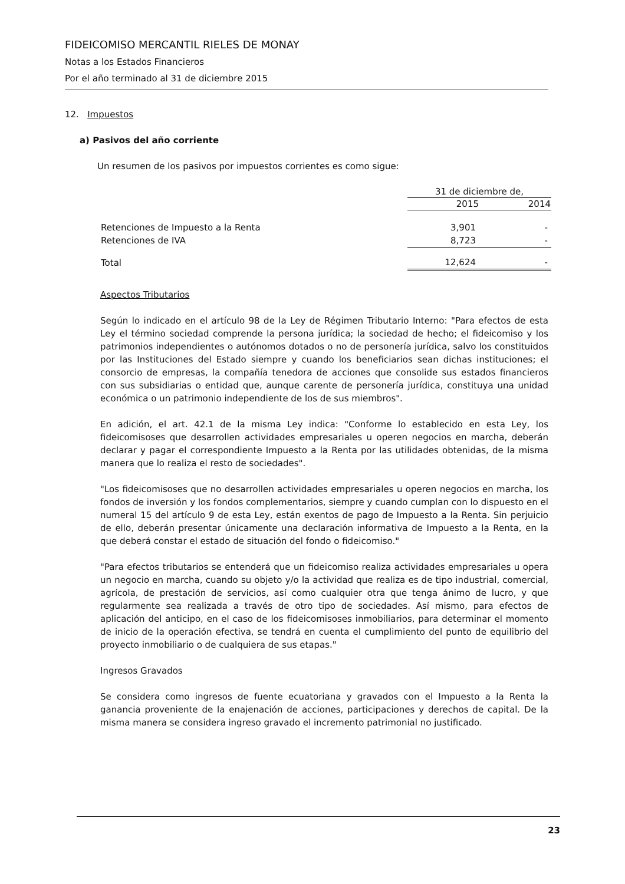FIDEICOMISO MERCANTIL RIELES DE MONAY
Notas a los Estados Financieros
Por el año terminado al 31 de diciembre 2015
12. Impuestos
a) Pasivos del año corriente
Un resumen de los pasivos por impuestos corrientes es como sigue:
| | 31 de diciembre de, | |
| | 2015 | 2014 |
| Retenciones de Impuesto a la Renta | 3,901 | - |
| Retenciones de IVA | 8,723 | - |
| Total | 12,624 | - |
Aspectos Tributarios
Según lo indicado en el artículo 98 de la Ley de Régimen Tributario Interno: "Para efectos de esta Ley el término sociedad comprende la persona jurídica; la sociedad de hecho; el fideicomiso y los patrimonios independientes o autónomos dotados o no de personería jurídica, salvo los constituidos por las Instituciones del Estado siempre y cuando los beneficiarios sean dichas instituciones; el consorcio de empresas, la compañía tenedora de acciones que consolide sus estados financieros con sus subsidiarias o entidad que, aunque carente de personería jurídica, constituya una unidad económica o un patrimonio independiente de los de sus miembros".
En adición, el art. 42.1 de la misma Ley indica: "Conforme lo establecido en esta Ley, los fideicomisoses que desarrollen actividades empresariales u operen negocios en marcha, deberán declarar y pagar el correspondiente Impuesto a la Renta por las utilidades obtenidas, de la misma manera que lo realiza el resto de sociedades".
"Los fideicomisoses que no desarrollen actividades empresariales u operen negocios en marcha, los fondos de inversión y los fondos complementarios, siempre y cuando cumplan con lo dispuesto en el numeral 15 del artículo 9 de esta Ley, están exentos de pago de Impuesto a la Renta. Sin perjuicio de ello, deberán presentar únicamente una declaración informativa de Impuesto a la Renta, en la que deberá constar el estado de situación del fondo o fideicomiso."
"Para efectos tributarios se entenderá que un fideicomiso realiza actividades empresariales u opera un negocio en marcha, cuando su objeto y/o la actividad que realiza es de tipo industrial, comercial, agrícola, de prestación de servicios, así como cualquier otra que tenga ánimo de lucro, y que regularmente sea realizada a través de otro tipo de sociedades. Así mismo, para efectos de aplicación del anticipo, en el caso de los fideicomisoses inmobiliarios, para determinar el momento de inicio de la operación efectiva, se tendrá en cuenta el cumplimiento del punto de equilibrio del proyecto inmobiliario o de cualquiera de sus etapas."
Ingresos Gravados
Se considera como ingresos de fuente ecuatoriana y gravados con el Impuesto a la Renta la ganancia proveniente de la enajenación de acciones, participaciones y derechos de capital. De la misma manera se considera ingreso gravado el incremento patrimonial no justificado.
23